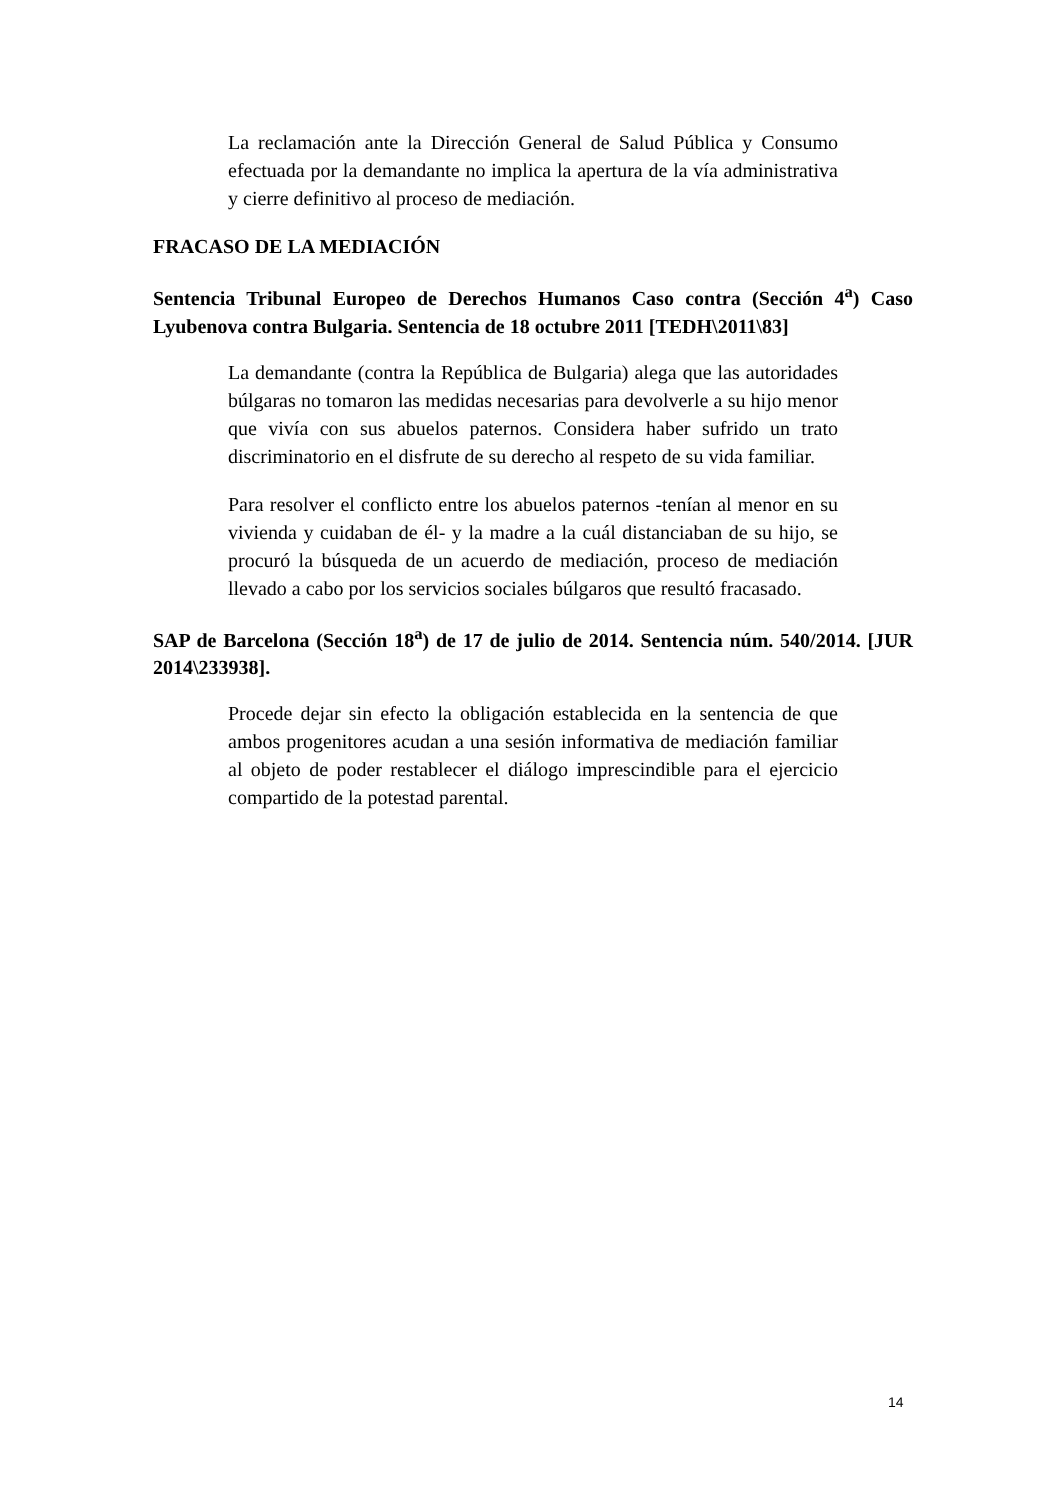La reclamación ante la Dirección General de Salud Pública y Consumo efectuada por la demandante no implica la apertura de la vía administrativa y cierre definitivo al proceso de mediación.
FRACASO DE LA MEDIACIÓN
Sentencia Tribunal Europeo de Derechos Humanos Caso contra (Sección 4<sup>a</sup>) Caso Lyubenova contra Bulgaria. Sentencia de 18 octubre 2011 [TEDH\2011\83]
La demandante (contra la República de Bulgaria) alega que las autoridades búlgaras no tomaron las medidas necesarias para devolverle a su hijo menor que vivía con sus abuelos paternos. Considera haber sufrido un trato discriminatorio en el disfrute de su derecho al respeto de su vida familiar.
Para resolver el conflicto entre los abuelos paternos -tenían al menor en su vivienda y cuidaban de él- y la madre a la cuál distanciaban de su hijo, se procuró la búsqueda de un acuerdo de mediación, proceso de mediación llevado a cabo por los servicios sociales búlgaros que resultó fracasado.
SAP de Barcelona (Sección 18<sup>a</sup>) de 17 de julio de 2014. Sentencia núm. 540/2014. [JUR 2014\233938].
Procede dejar sin efecto la obligación establecida en la sentencia de que ambos progenitores acudan a una sesión informativa de mediación familiar al objeto de poder restablecer el diálogo imprescindible para el ejercicio compartido de la potestad parental.
14